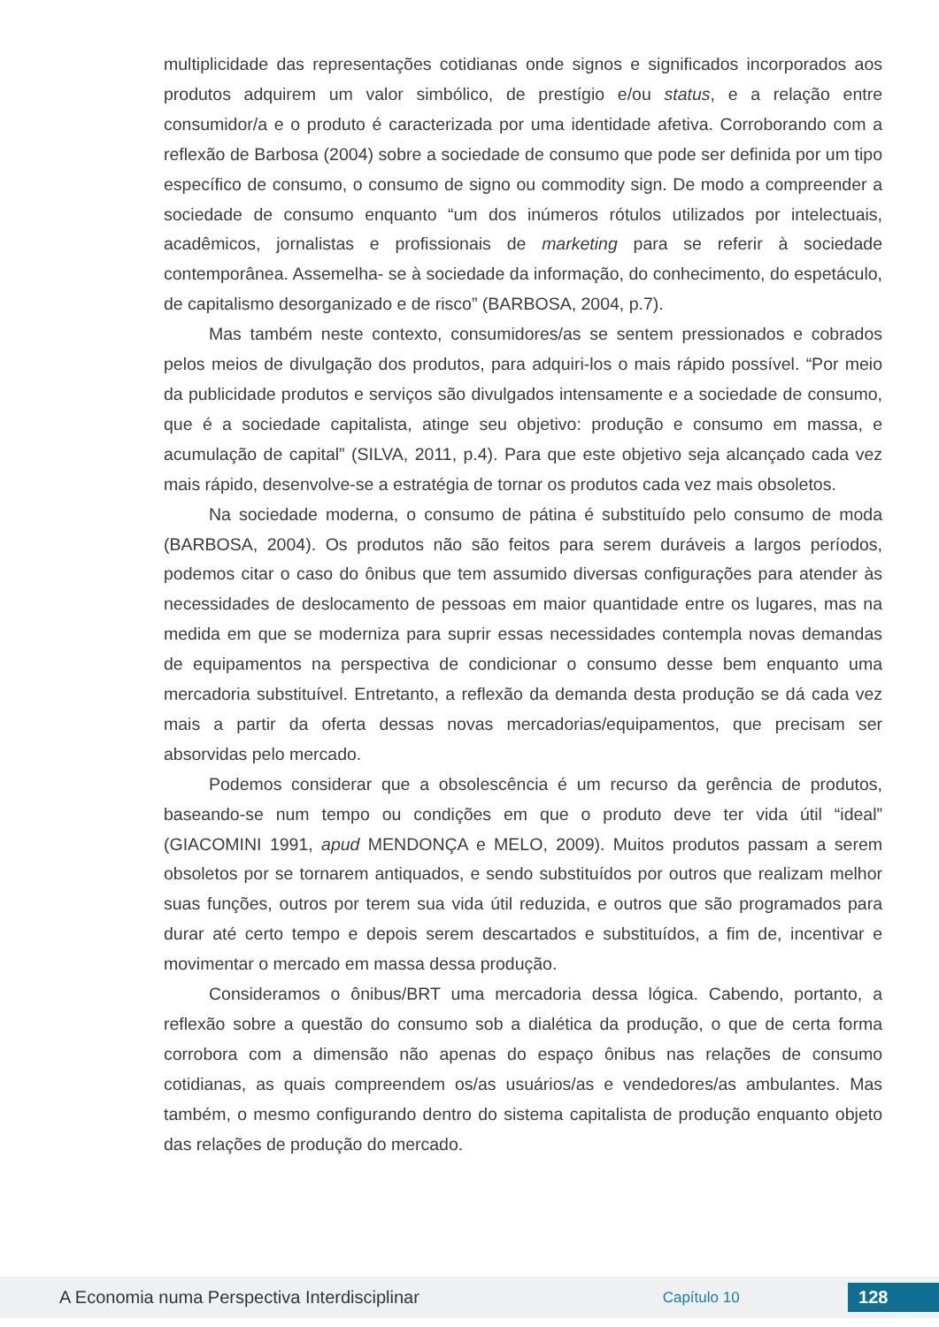multiplicidade das representações cotidianas onde signos e significados incorporados aos produtos adquirem um valor simbólico, de prestígio e/ou status, e a relação entre consumidor/a e o produto é caracterizada por uma identidade afetiva. Corroborando com a reflexão de Barbosa (2004) sobre a sociedade de consumo que pode ser definida por um tipo específico de consumo, o consumo de signo ou commodity sign. De modo a compreender a sociedade de consumo enquanto “um dos inúmeros rótulos utilizados por intelectuais, acadêmicos, jornalistas e profissionais de marketing para se referir à sociedade contemporânea. Assemelha- se à sociedade da informação, do conhecimento, do espetáculo, de capitalismo desorganizado e de risco” (BARBOSA, 2004, p.7).
Mas também neste contexto, consumidores/as se sentem pressionados e cobrados pelos meios de divulgação dos produtos, para adquiri-los o mais rápido possível. “Por meio da publicidade produtos e serviços são divulgados intensamente e a sociedade de consumo, que é a sociedade capitalista, atinge seu objetivo: produção e consumo em massa, e acumulação de capital” (SILVA, 2011, p.4). Para que este objetivo seja alcançado cada vez mais rápido, desenvolve-se a estratégia de tornar os produtos cada vez mais obsoletos.
Na sociedade moderna, o consumo de pátina é substituído pelo consumo de moda (BARBOSA, 2004). Os produtos não são feitos para serem duráveis a largos períodos, podemos citar o caso do ônibus que tem assumido diversas configurações para atender às necessidades de deslocamento de pessoas em maior quantidade entre os lugares, mas na medida em que se moderniza para suprir essas necessidades contempla novas demandas de equipamentos na perspectiva de condicionar o consumo desse bem enquanto uma mercadoria substituível. Entretanto, a reflexão da demanda desta produção se dá cada vez mais a partir da oferta dessas novas mercadorias/equipamentos, que precisam ser absorvidas pelo mercado.
Podemos considerar que a obsolescência é um recurso da gerência de produtos, baseando-se num tempo ou condições em que o produto deve ter vida útil “ideal” (GIACOMINI 1991, apud MENDONÇA e MELO, 2009). Muitos produtos passam a serem obsoletos por se tornarem antiquados, e sendo substituídos por outros que realizam melhor suas funções, outros por terem sua vida útil reduzida, e outros que são programados para durar até certo tempo e depois serem descartados e substituídos, a fim de, incentivar e movimentar o mercado em massa dessa produção.
Consideramos o ônibus/BRT uma mercadoria dessa lógica. Cabendo, portanto, a reflexão sobre a questão do consumo sob a dialética da produção, o que de certa forma corrobora com a dimensão não apenas do espaço ônibus nas relações de consumo cotidianas, as quais compreendem os/as usuários/as e vendedores/as ambulantes. Mas também, o mesmo configurando dentro do sistema capitalista de produção enquanto objeto das relações de produção do mercado.
A Economia numa Perspectiva Interdisciplinar Capítulo 10 128